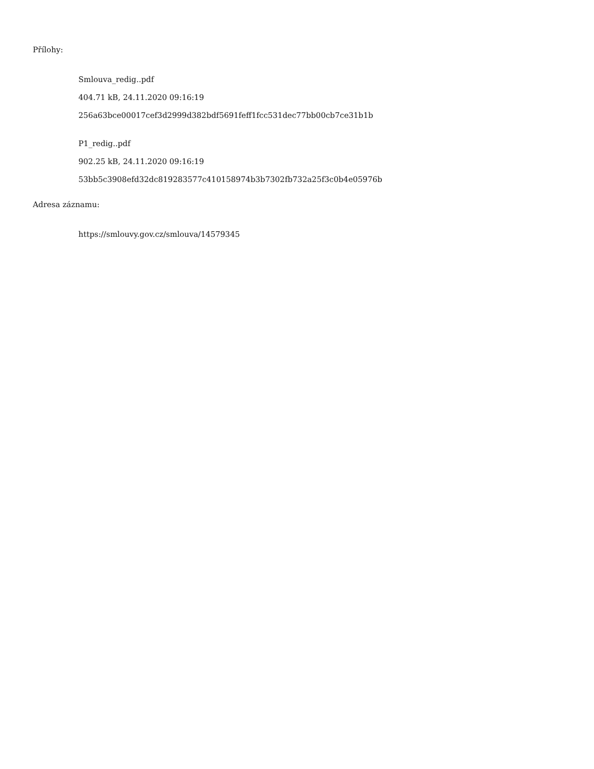Přílohy:
Smlouva_redig..pdf
404.71 kB, 24.11.2020 09:16:19
256a63bce00017cef3d2999d382bdf5691feff1fcc531dec77bb00cb7ce31b1b
P1_redig..pdf
902.25 kB, 24.11.2020 09:16:19
53bb5c3908efd32dc819283577c410158974b3b7302fb732a25f3c0b4e05976b
Adresa záznamu:
https://smlouvy.gov.cz/smlouva/14579345